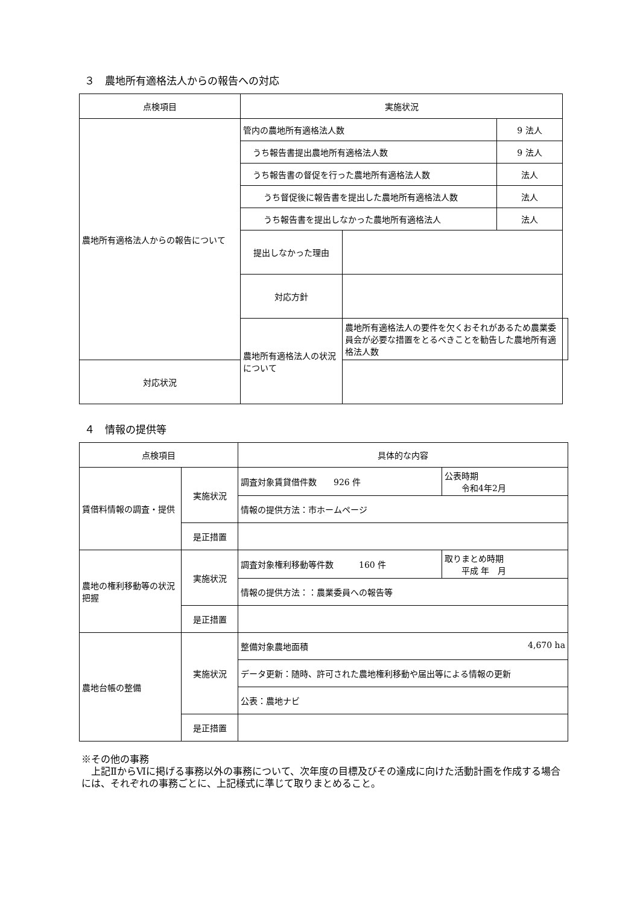３　農地所有適格法人からの報告への対応
| 点検項目 | 実施状況 | | | |
| --- | --- | --- | --- | --- |
| 農地所有適格法人からの報告について | 管内の農地所有適格法人数 | | 9 法人 | |
| | うち報告書提出農地所有適格法人数 | | 9 法人 | |
| | うち報告書の督促を行った農地所有適格法人数 | | 法人 | |
| | うち督促後に報告書を提出した農地所有適格法人数 | | 法人 | |
| | うち報告書を提出しなかった農地所有適格法人 | | 法人 | |
| | 提出しなかった理由 | | | |
| | 対応方針 | | | |
| | 農地所有適格法人の状況について | 農地所有適格法人の要件を欠くおそれがあるため農業委員会が必要な措置をとるべきことを勧告した農地所有適格法人数 | | |
| 対応状況 | | | | |
４　情報の提供等
| 点検項目 | | 具体的な内容 | |
| --- | --- | --- | --- |
| 賃借料情報の調査・提供 | 実施状況 | 調査対象賃貸借件数 926 件 | 公表時期 令和4年2月 |
| | | 情報の提供方法：市ホームページ | |
| | 是正措置 | | |
| 農地の権利移動等の状況把握 | 実施状況 | 調査対象権利移動等件数 160 件 | 取りまとめ時期 平成 年 月 |
| | | 情報の提供方法：：農業委員への報告等 | |
| | 是正措置 | | |
| 農地台帳の整備 | 実施状況 | 整備対象農地面積 4,670 ha | |
| | | データ更新：随時、許可された農地権利移動や届出等による情報の更新 | |
| | | 公表：農地ナビ | |
| | 是正措置 | | |
※その他の事務
　上記ⅡからⅥに掲げる事務以外の事務について、次年度の目標及びその達成に向けた活動計画を作成する場合には、それぞれの事務ごとに、上記様式に準じて取りまとめること。